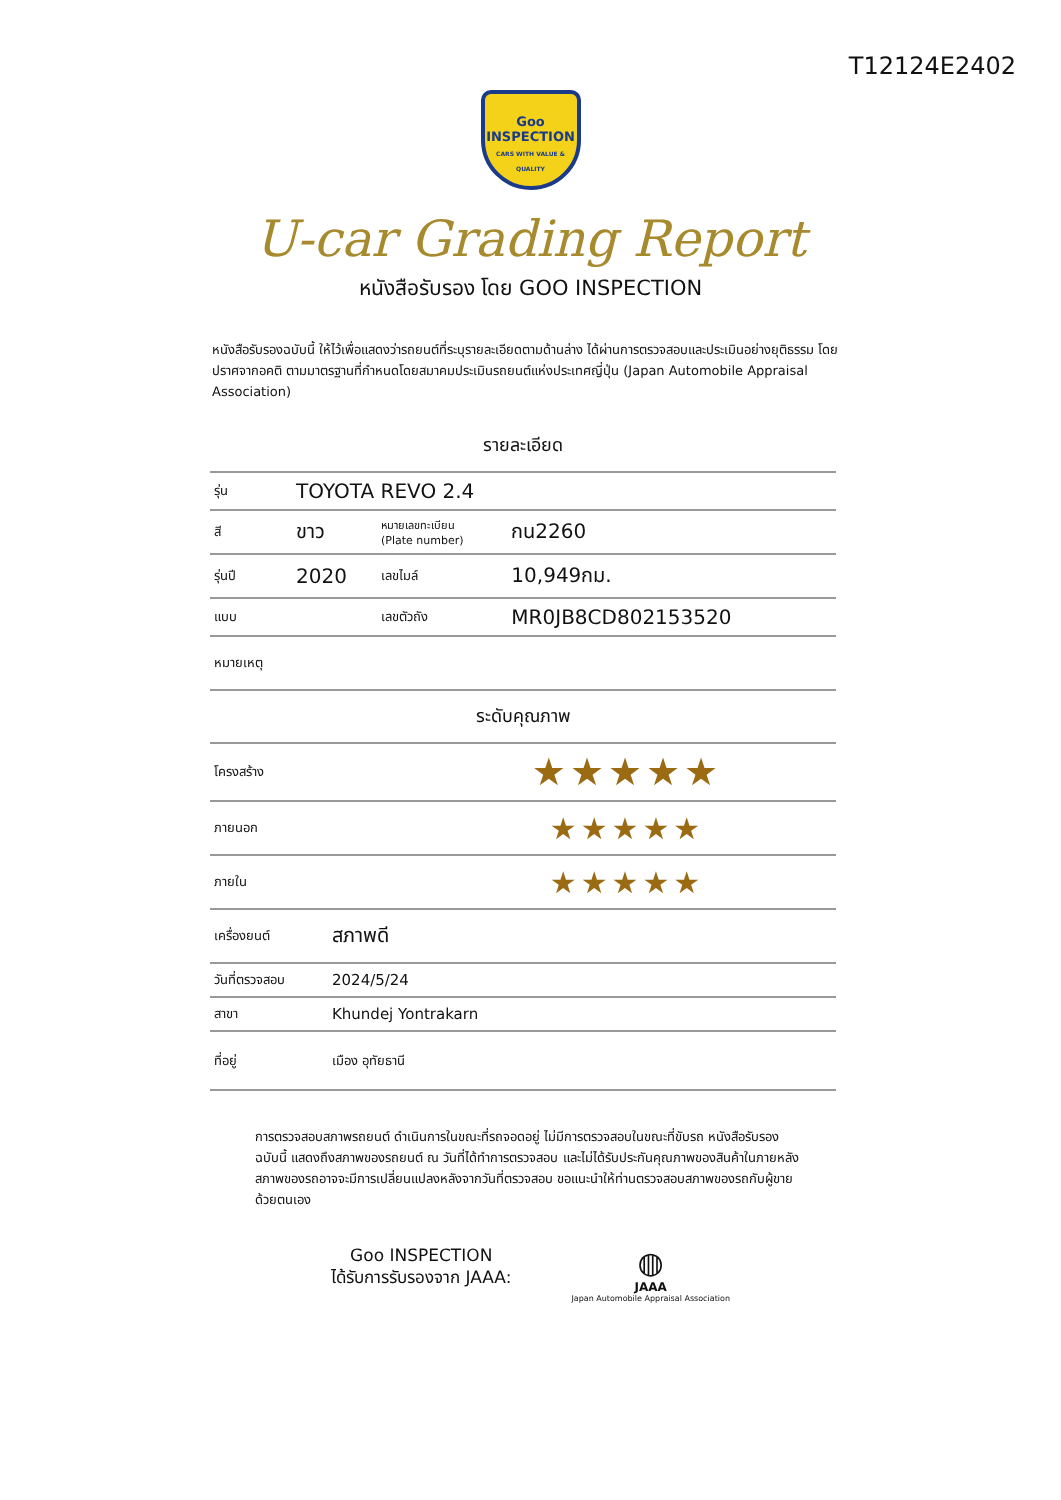T12124E2402
Goo
INSPECTION
CARS WITH VALUE & QUALITY
U-car Grading Report
หนังสือรับรอง โดย GOO INSPECTION
หนังสือรับรองฉบับนี้ ให้ไว้เพื่อแสดงว่ารถยนต์ที่ระบุรายละเอียดตามด้านล่าง ได้ผ่านการตรวจสอบและประเมินอย่างยุติธรรม โดยปราศจากอคติ ตามมาตรฐานที่กำหนดโดยสมาคมประเมินรถยนต์แห่งประเทศญี่ปุ่น (Japan Automobile Appraisal Association)
รายละเอียด
| รุ่น | TOYOTA REVO 2.4 | | |
| สี | ขาว | หมายเลขทะเบียน (Plate number) | กน2260 |
| รุ่นปี | 2020 | เลขไมล์ | 10,949กม. |
| แบบ | | เลขตัวถัง | MR0JB8CD802153520 |
| หมายเหตุ | | | |
ระดับคุณภาพ
| โครงสร้าง | ★★★★★ |
| ภายนอก | ★★★★★ |
| ภายใน | ★★★★★ |
| เครื่องยนต์ | สภาพดี |
| วันที่ตรวจสอบ | 2024/5/24 |
| สาขา | Khundej Yontrakarn |
| ที่อยู่ | เมือง อุทัยธานี |
การตรวจสอบสภาพรถยนต์ ดำเนินการในขณะที่รถจอดอยู่ ไม่มีการตรวจสอบในขณะที่ขับรถ หนังสือรับรองฉบับนี้ แสดงถึงสภาพของรถยนต์ ณ วันที่ได้ทำการตรวจสอบ และไม่ได้รับประกันคุณภาพของสินค้าในภายหลัง สภาพของรถอาจจะมีการเปลี่ยนแปลงหลังจากวันที่ตรวจสอบ ขอแนะนำให้ท่านตรวจสอบสภาพของรถกับผู้ขายด้วยตนเอง
Goo INSPECTION
ได้รับการรับรองจาก JAAA:
◍
JAAA
Japan Automobile Appraisal Association